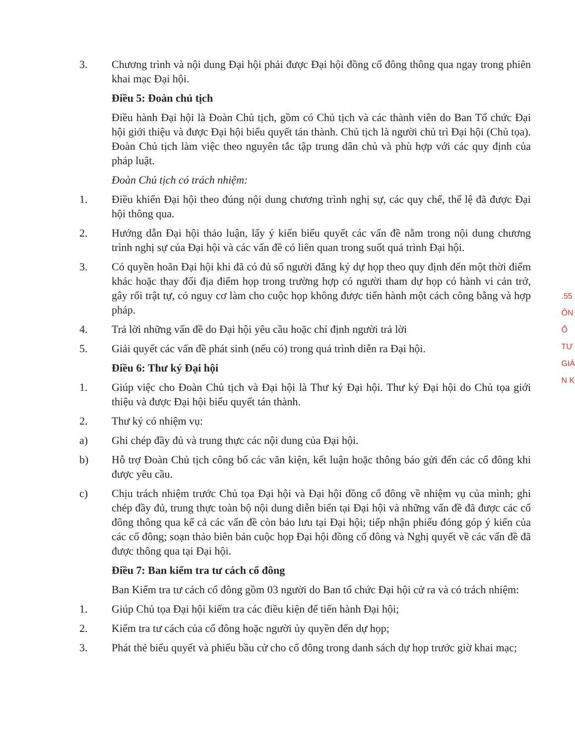3. Chương trình và nội dung Đại hội phải được Đại hội đồng cổ đông thông qua ngay trong phiên khai mạc Đại hội.
Điều 5: Đoàn chủ tịch
Điều hành Đại hội là Đoàn Chủ tịch, gồm có Chủ tịch và các thành viên do Ban Tổ chức Đại hội giới thiệu và được Đại hội biểu quyết tán thành. Chủ tịch là người chủ trì Đại hội (Chủ tọa). Đoàn Chủ tịch làm việc theo nguyên tắc tập trung dân chủ và phù hợp với các quy định của pháp luật.
Đoàn Chủ tịch có trách nhiệm:
1. Điều khiển Đại hội theo đúng nội dung chương trình nghị sự, các quy chế, thể lệ đã được Đại hội thông qua.
2. Hướng dẫn Đại hội thảo luận, lấy ý kiến biểu quyết các vấn đề nằm trong nội dung chương trình nghị sự của Đại hội và các vấn đề có liên quan trong suốt quá trình Đại hội.
3. Có quyền hoãn Đại hội khi đã có đủ số người đăng ký dự họp theo quy định đến một thời điểm khác hoặc thay đổi địa điểm họp trong trường hợp có người tham dự họp có hành vi cản trở, gây rối trật tự, có nguy cơ làm cho cuộc họp không được tiến hành một cách công bằng và hợp pháp.
4. Trả lời những vấn đề do Đại hội yêu cầu hoặc chỉ định người trả lời
5. Giải quyết các vấn đề phát sinh (nếu có) trong quá trình diễn ra Đại hội.
Điều 6: Thư ký Đại hội
1. Giúp việc cho Đoàn Chủ tịch và Đại hội là Thư ký Đại hội. Thư ký Đại hội do Chủ tọa giới thiệu và được Đại hội biểu quyết tán thành.
2. Thư ký có nhiệm vụ:
a) Ghi chép đầy đủ và trung thực các nội dung của Đại hội.
b) Hỗ trợ Đoàn Chủ tịch công bố các văn kiện, kết luận hoặc thông báo gửi đến các cổ đông khi được yêu cầu.
c) Chịu trách nhiệm trước Chủ tọa Đại hội và Đại hội đồng cổ đông về nhiệm vụ của mình; ghi chép đầy đủ, trung thực toàn bộ nội dung diễn biến tại Đại hội và những vấn đề đã được các cổ đông thông qua kể cả các vấn đề còn bảo lưu tại Đại hội; tiếp nhận phiếu đóng góp ý kiến của các cổ đông; soạn thảo biên bản cuộc họp Đại hội đồng cổ đông và Nghị quyết về các vấn đề đã được thông qua tại Đại hội.
Điều 7: Ban kiểm tra tư cách cổ đông
Ban Kiểm tra tư cách cổ đông gồm 03 người do Ban tổ chức Đại hội cử ra và có trách nhiệm:
1. Giúp Chủ tọa Đại hội kiểm tra các điều kiện để tiến hành Đại hội;
2. Kiểm tra tư cách của cổ đông hoặc người ủy quyền đến dự họp;
3. Phát thẻ biểu quyết và phiếu bầu cử cho cổ đông trong danh sách dự họp trước giờ khai mạc;
.55
ÔN
Ổ
TƯ
GIÁ
N K